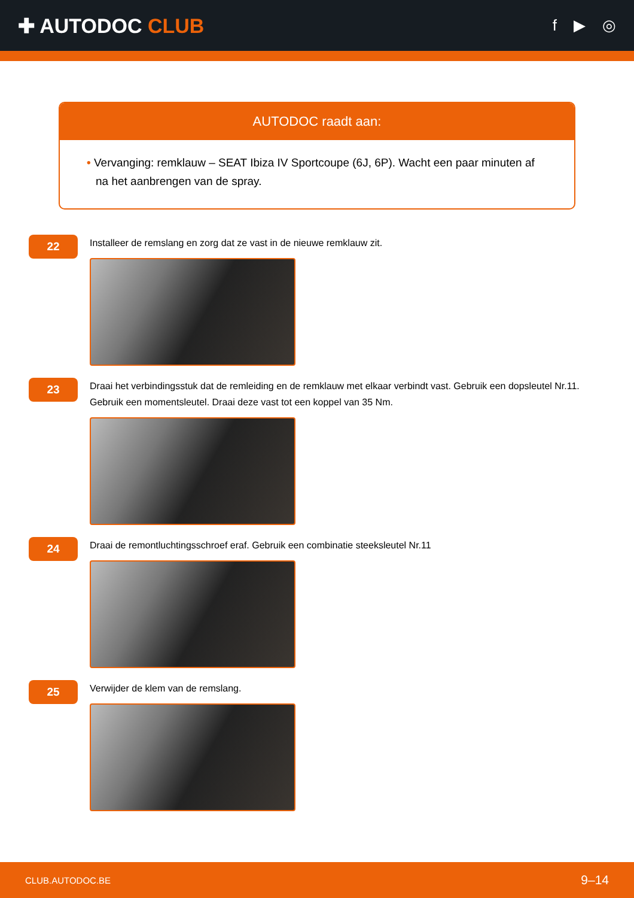✚ AUTODOC CLUB
f ▶ ◎
AUTODOC raadt aan:
• Vervanging: remklauw – SEAT Ibiza IV Sportcoupe (6J, 6P). Wacht een paar minuten af na het aanbrengen van de spray.
22
Installeer de remslang en zorg dat ze vast in de nieuwe remklauw zit.
23
Draai het verbindingsstuk dat de remleiding en de remklauw met elkaar verbindt vast. Gebruik een dopsleutel Nr.11. Gebruik een momentsleutel. Draai deze vast tot een koppel van 35 Nm.
24
Draai de remontluchtingsschroef eraf. Gebruik een combinatie steeksleutel Nr.11
25
Verwijder de klem van de remslang.
CLUB.AUTODOC.BE 9–14